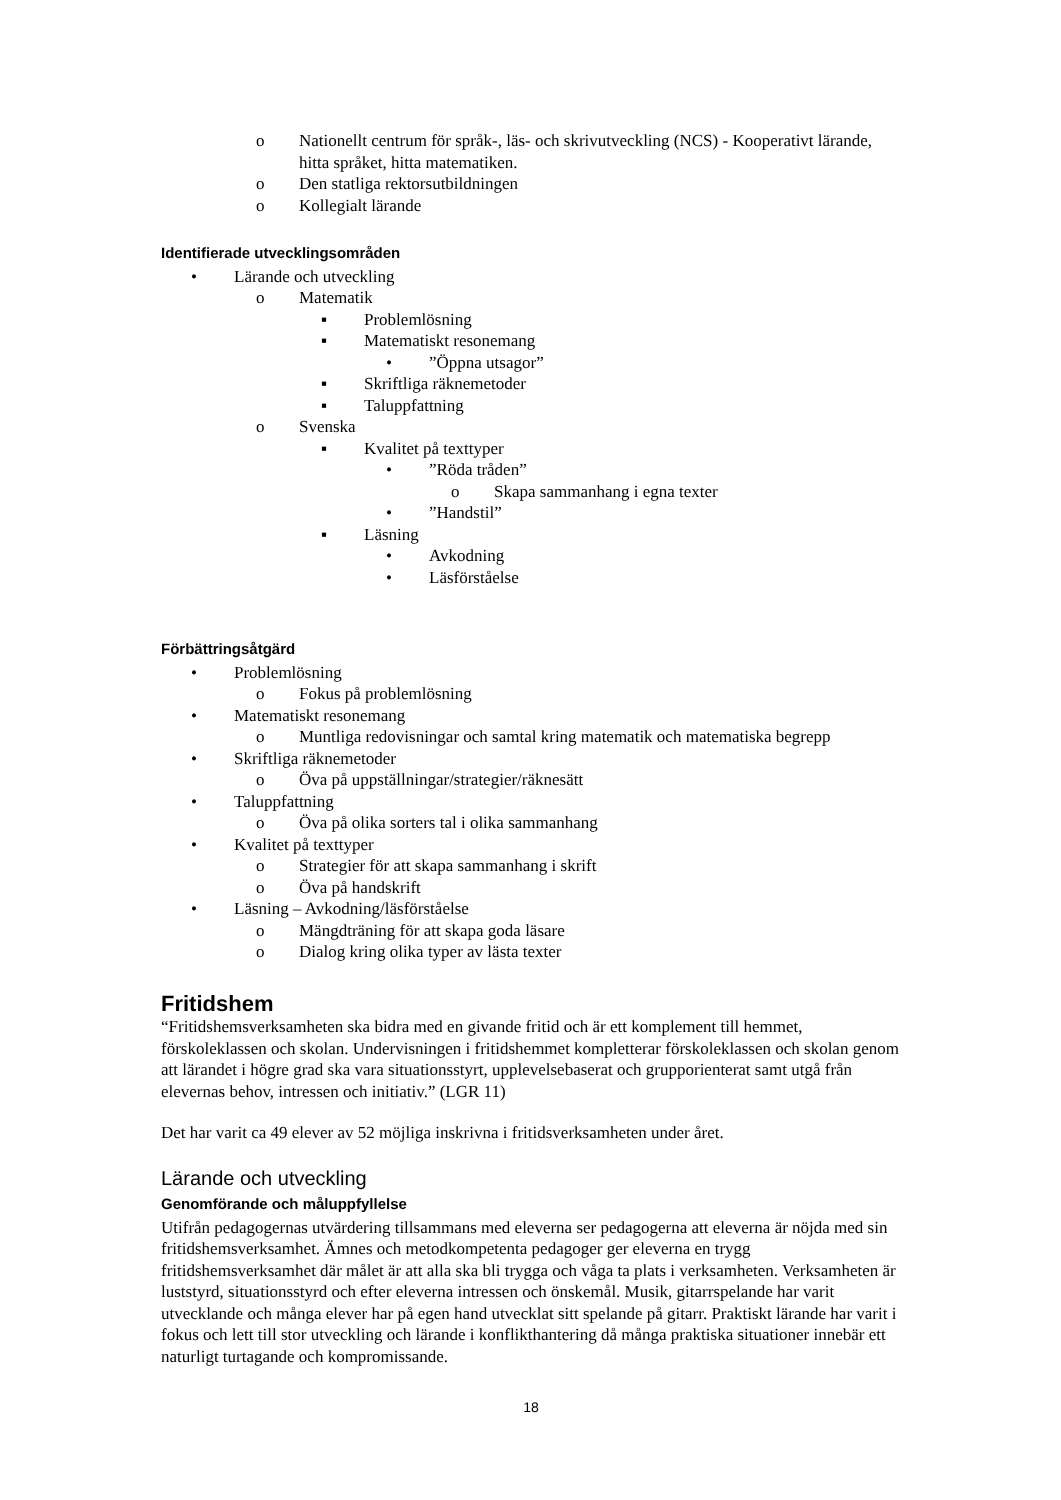o Nationellt centrum för språk-, läs- och skrivutveckling (NCS) - Kooperativt lärande, hitta språket, hitta matematiken.
o Den statliga rektorsutbildningen
o Kollegialt lärande
Identifierade utvecklingsområden
• Lärande och utveckling
o Matematik
▪ Problemlösning
▪ Matematiskt resonemang
•”Öppna utsagor”
▪ Skriftliga räknemetoder
▪ Taluppfattning
o Svenska
▪ Kvalitet på texttyper
•”Röda tråden”
o Skapa sammanhang i egna texter
•”Handstil”
▪ Läsning
• Avkodning
• Läsförståelse
Förbättringsåtgärd
• Problemlösning
o Fokus på problemlösning
• Matematiskt resonemang
o Muntliga redovisningar och samtal kring matematik och matematiska begrepp
• Skriftliga räknemetoder
o Öva på uppställningar/strategier/räknesätt
• Taluppfattning
o Öva på olika sorters tal i olika sammanhang
• Kvalitet på texttyper
o Strategier för att skapa sammanhang i skrift
o Öva på handskrift
• Läsning – Avkodning/läsförståelse
o Mängdträning för att skapa goda läsare
o Dialog kring olika typer av lästa texter
Fritidshem
“Fritidshemsverksamheten ska bidra med en givande fritid och är ett komplement till hemmet, förskoleklassen och skolan. Undervisningen i fritidshemmet kompletterar förskoleklassen och skolan genom att lärandet i högre grad ska vara situationsstyrt, upplevelsebaserat och grupporienterat samt utgå från elevernas behov, intressen och initiativ.” (LGR 11)
Det har varit ca 49 elever av 52 möjliga inskrivna i fritidsverksamheten under året.
Lärande och utveckling
Genomförande och måluppfyllelse
Utifrån pedagogernas utvärdering tillsammans med eleverna ser pedagogerna att eleverna är nöjda med sin fritidshemsverksamhet. Ämnes och metodkompetenta pedagoger ger eleverna en trygg fritidshemsverksamhet där målet är att alla ska bli trygga och våga ta plats i verksamheten. Verksamheten är luststyrd, situationsstyrd och efter eleverna intressen och önskemål. Musik, gitarrspelande har varit utvecklande och många elever har på egen hand utvecklat sitt spelande på gitarr. Praktiskt lärande har varit i fokus och lett till stor utveckling och lärande i konflikthantering då många praktiska situationer innebär ett naturligt turtagande och kompromissande.
18